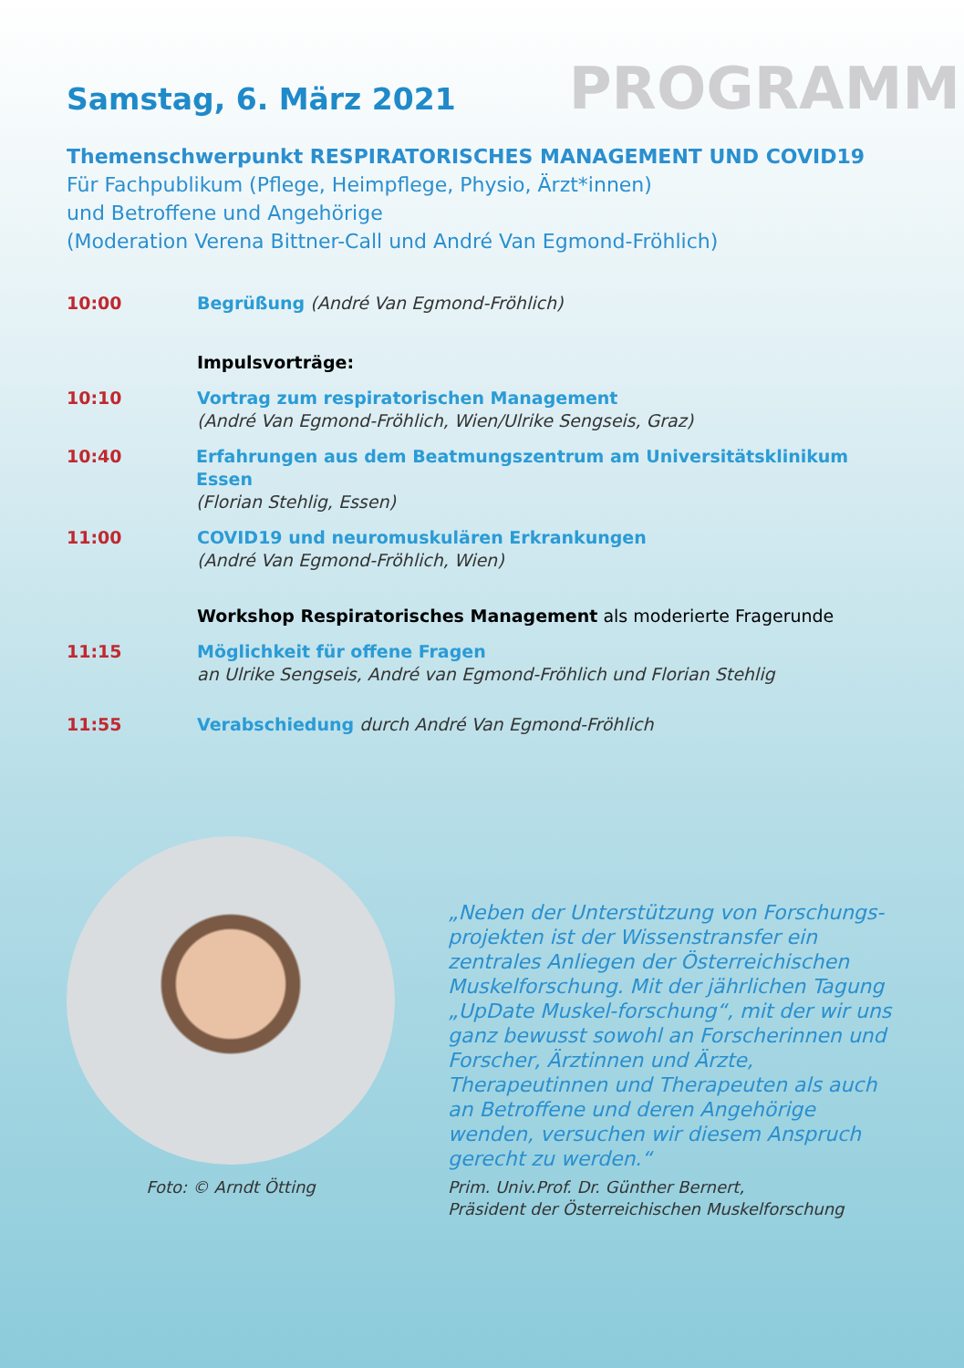Samstag, 6. März 2021
PROGRAMM
Themenschwerpunkt RESPIRATORISCHES MANAGEMENT UND COVID19
Für Fachpublikum (Pflege, Heimpflege, Physio, Ärzt*innen)
und Betroffene und Angehörige
(Moderation Verena Bittner-Call und André Van Egmond-Fröhlich)
10:00 Begrüßung (André Van Egmond-Fröhlich)
Impulsvorträge:
10:10 Vortrag zum respiratorischen Management
(André Van Egmond-Fröhlich, Wien/Ulrike Sengseis, Graz)
10:40 Erfahrungen aus dem Beatmungszentrum am Universitätsklinikum Essen
(Florian Stehlig, Essen)
11:00 COVID19 und neuromuskulären Erkrankungen
(André Van Egmond-Fröhlich, Wien)
Workshop Respiratorisches Management als moderierte Fragerunde
11:15 Möglichkeit für offene Fragen
an Ulrike Sengseis, André van Egmond-Fröhlich und Florian Stehlig
11:55 Verabschiedung durch André Van Egmond-Fröhlich
Foto: © Arndt Ötting
„Neben der Unterstützung von Forschungs-projekten ist der Wissenstransfer ein zentrales Anliegen der Österreichischen Muskelforschung. Mit der jährlichen Tagung „UpDate Muskel-forschung“, mit der wir uns ganz bewusst sowohl an Forscherinnen und Forscher, Ärztinnen und Ärzte, Therapeutinnen und Therapeuten als auch an Betroffene und deren Angehörige wenden, versuchen wir diesem Anspruch gerecht zu werden.“
Prim. Univ.Prof. Dr. Günther Bernert,
Präsident der Österreichischen Muskelforschung